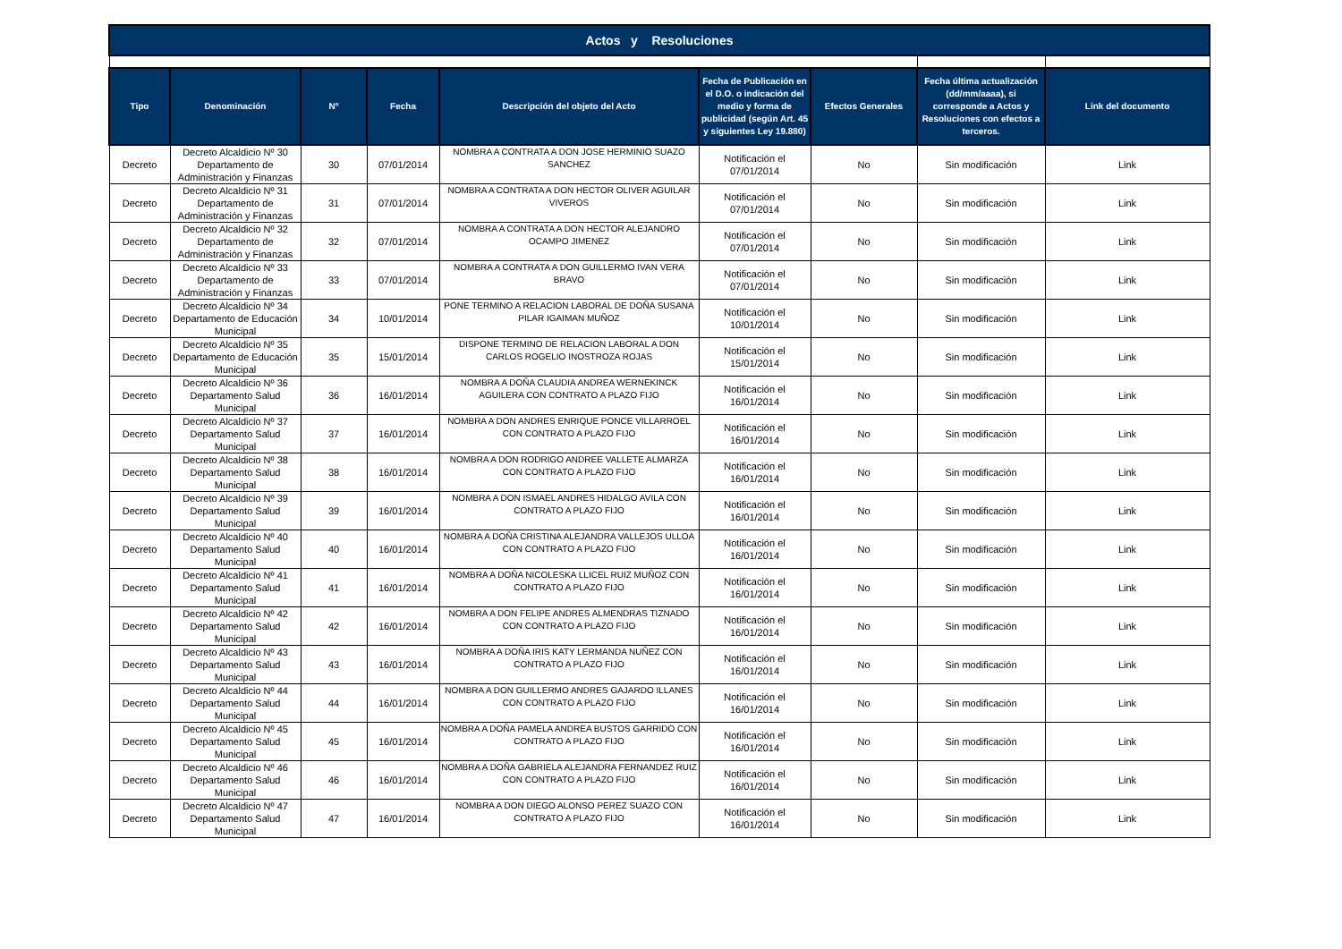| Actos y Resoluciones | | | | | | | | |
| Tipo | Denominación | Nº | Fecha | Descripción del objeto del Acto | Fecha de Publicación en el D.O. o indicación del medio y forma de publicidad (según Art. 45 y siguientes Ley 19.880) | Efectos Generales | Fecha última actualización (dd/mm/aaaa), si corresponde a Actos y Resoluciones con efectos a terceros. | Link del documento |
| Decreto | Decreto Alcaldicio Nº 30 Departamento de Administración y Finanzas | 30 | 07/01/2014 | NOMBRA A CONTRATA A DON JOSE HERMINIO SUAZO SANCHEZ | Notificación el 07/01/2014 | No | Sin modificación | Link |
| Decreto | Decreto Alcaldicio Nº 31 Departamento de Administración y Finanzas | 31 | 07/01/2014 | NOMBRA A CONTRATA A DON HECTOR OLIVER AGUILAR VIVEROS | Notificación el 07/01/2014 | No | Sin modificación | Link |
| Decreto | Decreto Alcaldicio Nº 32 Departamento de Administración y Finanzas | 32 | 07/01/2014 | NOMBRA A CONTRATA A DON HECTOR ALEJANDRO OCAMPO JIMENEZ | Notificación el 07/01/2014 | No | Sin modificación | Link |
| Decreto | Decreto Alcaldicio Nº 33 Departamento de Administración y Finanzas | 33 | 07/01/2014 | NOMBRA A CONTRATA A DON GUILLERMO IVAN VERA BRAVO | Notificación el 07/01/2014 | No | Sin modificación | Link |
| Decreto | Decreto Alcaldicio Nº 34 Departamento de Educación Municipal | 34 | 10/01/2014 | PONE TERMINO A RELACION LABORAL DE DOÑA SUSANA PILAR IGAIMAN MUÑOZ | Notificación el 10/01/2014 | No | Sin modificación | Link |
| Decreto | Decreto Alcaldicio Nº 35 Departamento de Educación Municipal | 35 | 15/01/2014 | DISPONE TERMINO DE RELACION LABORAL A DON CARLOS ROGELIO INOSTROZA ROJAS | Notificación el 15/01/2014 | No | Sin modificación | Link |
| Decreto | Decreto Alcaldicio Nº 36 Departamento Salud Municipal | 36 | 16/01/2014 | NOMBRA A DOÑA CLAUDIA ANDREA WERNEKINCK AGUILERA CON CONTRATO A PLAZO FIJO | Notificación el 16/01/2014 | No | Sin modificación | Link |
| Decreto | Decreto Alcaldicio Nº 37 Departamento Salud Municipal | 37 | 16/01/2014 | NOMBRA A DON ANDRES ENRIQUE PONCE VILLARROEL CON CONTRATO A PLAZO FIJO | Notificación el 16/01/2014 | No | Sin modificación | Link |
| Decreto | Decreto Alcaldicio Nº 38 Departamento Salud Municipal | 38 | 16/01/2014 | NOMBRA A DON RODRIGO ANDREE VALLETE ALMARZA CON CONTRATO A PLAZO FIJO | Notificación el 16/01/2014 | No | Sin modificación | Link |
| Decreto | Decreto Alcaldicio Nº 39 Departamento Salud Municipal | 39 | 16/01/2014 | NOMBRA A DON ISMAEL ANDRES HIDALGO AVILA CON CONTRATO A PLAZO FIJO | Notificación el 16/01/2014 | No | Sin modificación | Link |
| Decreto | Decreto Alcaldicio Nº 40 Departamento Salud Municipal | 40 | 16/01/2014 | NOMBRA A DOÑA CRISTINA ALEJANDRA VALLEJOS ULLOA CON CONTRATO A PLAZO FIJO | Notificación el 16/01/2014 | No | Sin modificación | Link |
| Decreto | Decreto Alcaldicio Nº 41 Departamento Salud Municipal | 41 | 16/01/2014 | NOMBRA A DOÑA NICOLESKA LLICEL RUIZ MUÑOZ CON CONTRATO A PLAZO FIJO | Notificación el 16/01/2014 | No | Sin modificación | Link |
| Decreto | Decreto Alcaldicio Nº 42 Departamento Salud Municipal | 42 | 16/01/2014 | NOMBRA A DON FELIPE ANDRES ALMENDRAS TIZNADO CON CONTRATO A PLAZO FIJO | Notificación el 16/01/2014 | No | Sin modificación | Link |
| Decreto | Decreto Alcaldicio Nº 43 Departamento Salud Municipal | 43 | 16/01/2014 | NOMBRA A DOÑA IRIS KATY LERMANDA NUÑEZ CON CONTRATO A PLAZO FIJO | Notificación el 16/01/2014 | No | Sin modificación | Link |
| Decreto | Decreto Alcaldicio Nº 44 Departamento Salud Municipal | 44 | 16/01/2014 | NOMBRA A DON GUILLERMO ANDRES GAJARDO ILLANES CON CONTRATO A PLAZO FIJO | Notificación el 16/01/2014 | No | Sin modificación | Link |
| Decreto | Decreto Alcaldicio Nº 45 Departamento Salud Municipal | 45 | 16/01/2014 | NOMBRA A DOÑA PAMELA ANDREA BUSTOS GARRIDO CON CONTRATO A PLAZO FIJO | Notificación el 16/01/2014 | No | Sin modificación | Link |
| Decreto | Decreto Alcaldicio Nº 46 Departamento Salud Municipal | 46 | 16/01/2014 | NOMBRA A DOÑA GABRIELA ALEJANDRA FERNANDEZ RUIZ CON CONTRATO A PLAZO FIJO | Notificación el 16/01/2014 | No | Sin modificación | Link |
| Decreto | Decreto Alcaldicio Nº 47 Departamento Salud Municipal | 47 | 16/01/2014 | NOMBRA A DON DIEGO ALONSO PEREZ SUAZO CON CONTRATO A PLAZO FIJO | Notificación el 16/01/2014 | No | Sin modificación | Link |